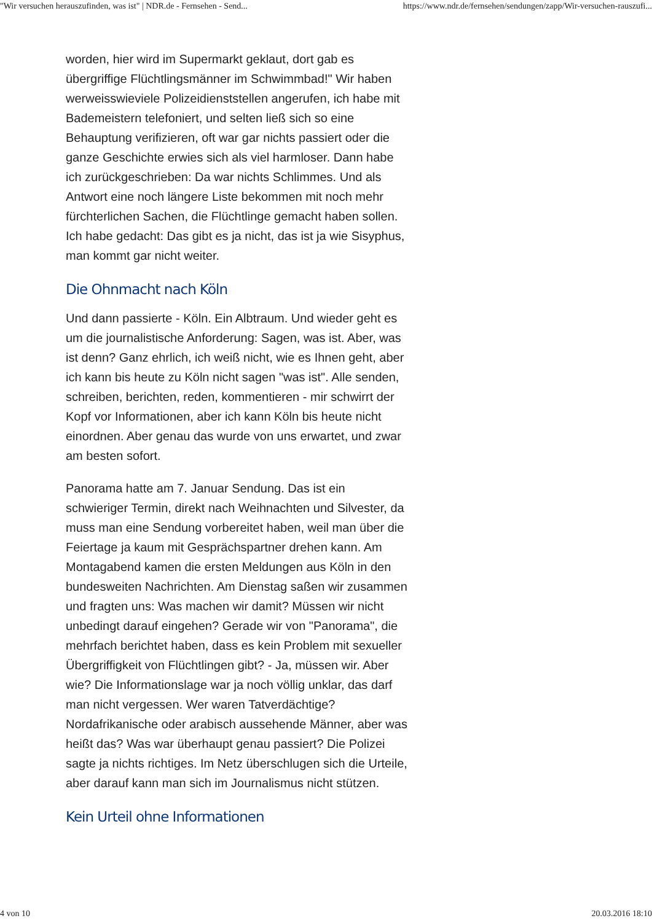"Wir versuchen herauszufinden, was ist" | NDR.de - Fernsehen - Send... https://www.ndr.de/fernsehen/sendungen/zapp/Wir-versuchen-rauszufi...
worden, hier wird im Supermarkt geklaut, dort gab es übergriffige Flüchtlingsmänner im Schwimmbad!" Wir haben werweisswieviele Polizeidienststellen angerufen, ich habe mit Bademeistern telefoniert, und selten ließ sich so eine Behauptung verifizieren, oft war gar nichts passiert oder die ganze Geschichte erwies sich als viel harmloser. Dann habe ich zurückgeschrieben: Da war nichts Schlimmes. Und als Antwort eine noch längere Liste bekommen mit noch mehr fürchterlichen Sachen, die Flüchtlinge gemacht haben sollen. Ich habe gedacht: Das gibt es ja nicht, das ist ja wie Sisyphus, man kommt gar nicht weiter.
Die Ohnmacht nach Köln
Und dann passierte - Köln. Ein Albtraum. Und wieder geht es um die journalistische Anforderung: Sagen, was ist. Aber, was ist denn? Ganz ehrlich, ich weiß nicht, wie es Ihnen geht, aber ich kann bis heute zu Köln nicht sagen "was ist". Alle senden, schreiben, berichten, reden, kommentieren - mir schwirrt der Kopf vor Informationen, aber ich kann Köln bis heute nicht einordnen. Aber genau das wurde von uns erwartet, und zwar am besten sofort.
Panorama hatte am 7. Januar Sendung. Das ist ein schwieriger Termin, direkt nach Weihnachten und Silvester, da muss man eine Sendung vorbereitet haben, weil man über die Feiertage ja kaum mit Gesprächspartner drehen kann. Am Montagabend kamen die ersten Meldungen aus Köln in den bundesweiten Nachrichten. Am Dienstag saßen wir zusammen und fragten uns: Was machen wir damit? Müssen wir nicht unbedingt darauf eingehen? Gerade wir von "Panorama", die mehrfach berichtet haben, dass es kein Problem mit sexueller Übergriffigkeit von Flüchtlingen gibt? - Ja, müssen wir. Aber wie? Die Informationslage war ja noch völlig unklar, das darf man nicht vergessen. Wer waren Tatverdächtige? Nordafrikanische oder arabisch aussehende Männer, aber was heißt das? Was war überhaupt genau passiert? Die Polizei sagte ja nichts richtiges. Im Netz überschlugen sich die Urteile, aber darauf kann man sich im Journalismus nicht stützen.
Kein Urteil ohne Informationen
4 von 10 20.03.2016 18:10